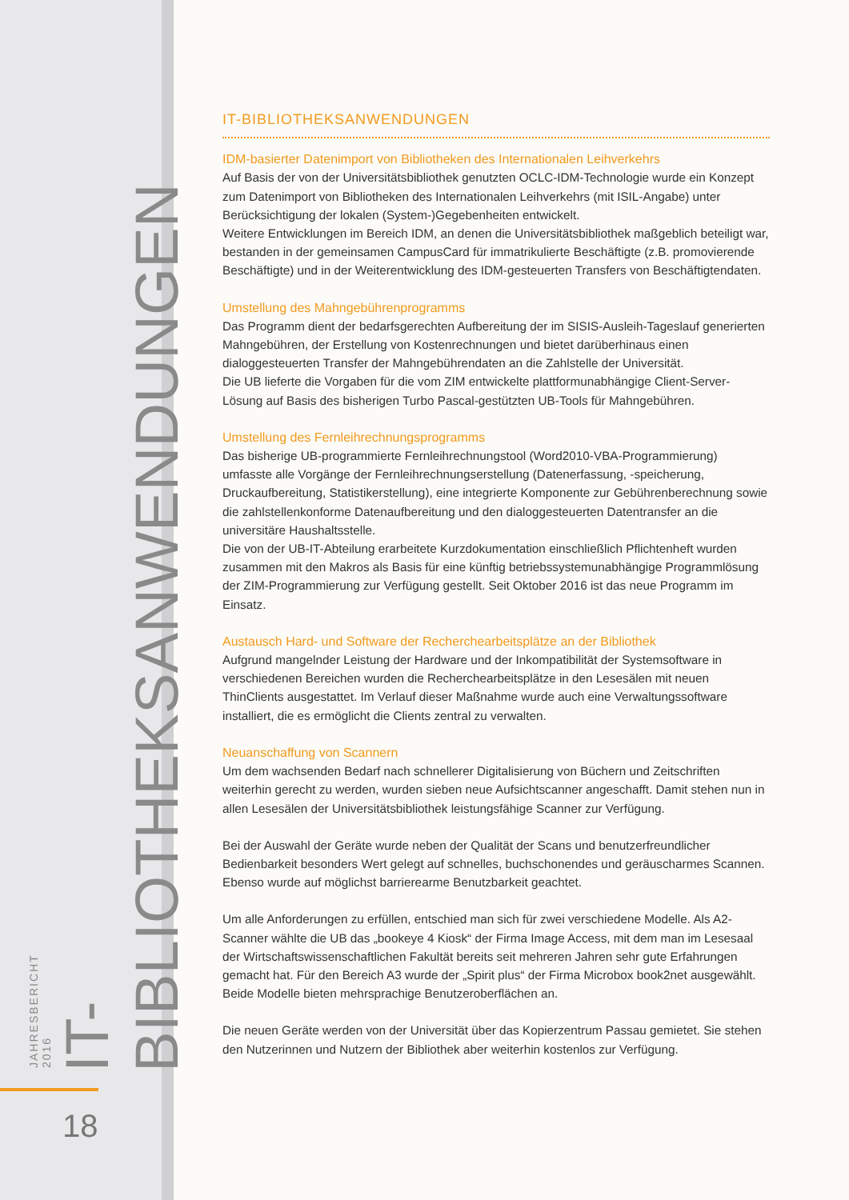IT-BIBLIOTHEKSANWENDUNGEN
JAHRESBERICHT 2016
18
IT-BIBLIOTHEKSANWENDUNGEN
IDM-basierter Datenimport von Bibliotheken des Internationalen Leihverkehrs
Auf Basis der von der Universitätsbibliothek genutzten OCLC-IDM-Technologie wurde ein Konzept zum Datenimport von Bibliotheken des Internationalen Leihverkehrs (mit ISIL-Angabe) unter Berücksichtigung der lokalen (System-)Gegebenheiten entwickelt.
Weitere Entwicklungen im Bereich IDM, an denen die Universitätsbibliothek maßgeblich beteiligt war, bestanden in der gemeinsamen CampusCard für immatrikulierte Beschäftigte (z.B. promovierende Beschäftigte) und in der Weiterentwicklung des IDM-gesteuerten Transfers von Beschäftigtendaten.
Umstellung des Mahngebührenprogramms
Das Programm dient der bedarfsgerechten Aufbereitung der im SISIS-Ausleih-Tageslauf generierten Mahngebühren, der Erstellung von Kostenrechnungen und bietet darüberhinaus einen dialoggesteuerten Transfer der Mahngebührendaten an die Zahlstelle der Universität.
Die UB lieferte die Vorgaben für die vom ZIM entwickelte plattformunabhängige Client-Server-Lösung auf Basis des bisherigen Turbo Pascal-gestützten UB-Tools für Mahngebühren.
Umstellung des Fernleihrechnungsprogramms
Das bisherige UB-programmierte Fernleihrechnungstool (Word2010-VBA-Programmierung) umfasste alle Vorgänge der Fernleihrechnungserstellung (Datenerfassung, -speicherung, Druckaufbereitung, Statistikerstellung), eine integrierte Komponente zur Gebührenberechnung sowie die zahlstellenkonforme Datenaufbereitung und den dialoggesteuerten Datentransfer an die universitäre Haushaltsstelle.
Die von der UB-IT-Abteilung erarbeitete Kurzdokumentation einschließlich Pflichtenheft wurden zusammen mit den Makros als Basis für eine künftig betriebssystemunabhängige Programmlösung der ZIM-Programmierung zur Verfügung gestellt. Seit Oktober 2016 ist das neue Programm im Einsatz.
Austausch Hard- und Software der Recherchearbeitsplätze an der Bibliothek
Aufgrund mangelnder Leistung der Hardware und der Inkompatibilität der Systemsoftware in verschiedenen Bereichen wurden die Recherchearbeitsplätze in den Lesesälen mit neuen ThinClients ausgestattet. Im Verlauf dieser Maßnahme wurde auch eine Verwaltungssoftware installiert, die es ermöglicht die Clients zentral zu verwalten.
Neuanschaffung von Scannern
Um dem wachsenden Bedarf nach schnellerer Digitalisierung von Büchern und Zeitschriften weiterhin gerecht zu werden, wurden sieben neue Aufsichtscanner angeschafft. Damit stehen nun in allen Lesesälen der Universitätsbibliothek leistungsfähige Scanner zur Verfügung.
Bei der Auswahl der Geräte wurde neben der Qualität der Scans und benutzerfreundlicher Bedienbarkeit besonders Wert gelegt auf schnelles, buchschonendes und geräuscharmes Scannen. Ebenso wurde auf möglichst barrierearme Benutzbarkeit geachtet.
Um alle Anforderungen zu erfüllen, entschied man sich für zwei verschiedene Modelle. Als A2-Scanner wählte die UB das „bookeye 4 Kiosk“ der Firma Image Access, mit dem man im Lesesaal der Wirtschaftswissenschaftlichen Fakultät bereits seit mehreren Jahren sehr gute Erfahrungen gemacht hat. Für den Bereich A3 wurde der „Spirit plus“ der Firma Microbox book2net ausgewählt.
Beide Modelle bieten mehrsprachige Benutzeroberflächen an.
Die neuen Geräte werden von der Universität über das Kopierzentrum Passau gemietet. Sie stehen den Nutzerinnen und Nutzern der Bibliothek aber weiterhin kostenlos zur Verfügung.